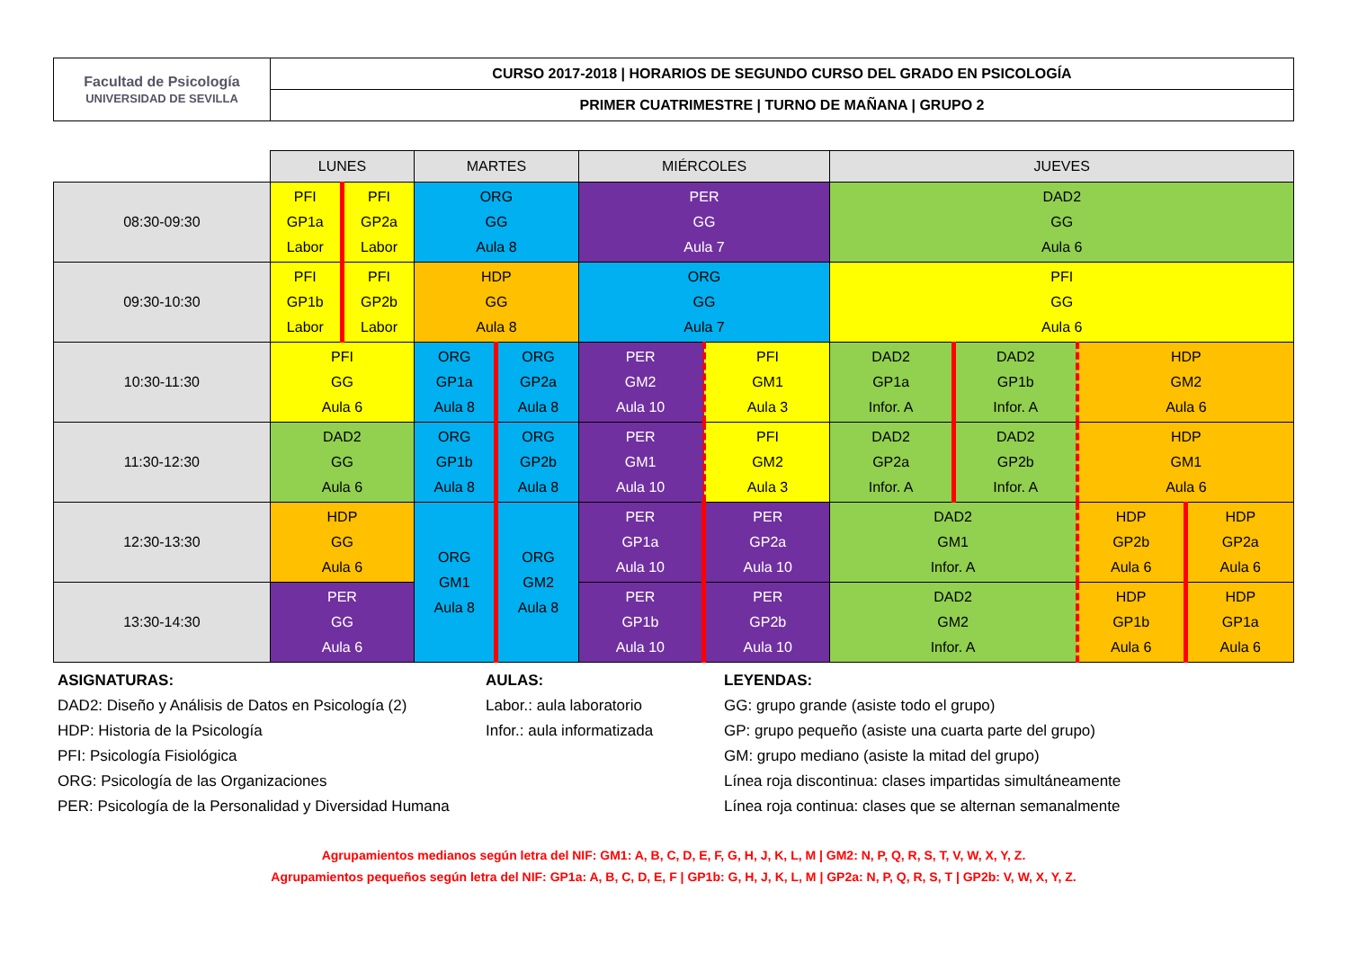| Facultad de Psicología UNIVERSIDAD DE SEVILLA | CURSO 2017-2018 / HORARIOS DE SEGUNDO CURSO DEL GRADO EN PSICOLOGÍA |
| | PRIMER CUATRIMESTRE / TURNO DE MAÑANA / GRUPO 2 |
| | LUNES | | MARTES | | MIÉRCOLES | | JUEVES | | | |
| --- | --- | --- | --- | --- | --- | --- | --- | --- | --- | --- |
| 08:30-09:30 | PFI GP1a Labor | PFI GP2a Labor | ORG GG Aula 8 | | PER GG Aula 7 | | DAD2 GG Aula 6 | | | |
| 09:30-10:30 | PFI GP1b Labor | PFI GP2b Labor | HDP GG Aula 8 | | ORG GG Aula 7 | | PFI GG Aula 6 | | | |
| 10:30-11:30 | PFI GG Aula 6 | | ORG GP1a Aula 8 | ORG GP2a Aula 8 | PER GM2 Aula 10 | PFI GM1 Aula 3 | DAD2 GP1a Infor. A | DAD2 GP1b Infor. A | HDP GM2 Aula 6 | |
| 11:30-12:30 | DAD2 GG Aula 6 | | ORG GP1b Aula 8 | ORG GP2b Aula 8 | PER GM1 Aula 10 | PFI GM2 Aula 3 | DAD2 GP2a Infor. A | DAD2 GP2b Infor. A | HDP GM1 Aula 6 | |
| 12:30-13:30 | HDP GG Aula 6 | | ORG GM1 Aula 8 | ORG GM2 Aula 8 | PER GP1a Aula 10 | PER GP2a Aula 10 | DAD2 GM1 Infor. A | | HDP GP2b Aula 6 | HDP GP2a Aula 6 |
| 13:30-14:30 | PER GG Aula 6 | | | | PER GP1b Aula 10 | PER GP2b Aula 10 | DAD2 GM2 Infor. A | | HDP GP1b Aula 6 | HDP GP1a Aula 6 |
ASIGNATURAS:
DAD2: Diseño y Análisis de Datos en Psicología (2)
HDP: Historia de la Psicología
PFI: Psicología Fisiológica
ORG: Psicología de las Organizaciones
PER: Psicología de la Personalidad y Diversidad Humana
AULAS:
Labor.: aula laboratorio
Infor.: aula informatizada
LEYENDAS:
GG: grupo grande (asiste todo el grupo)
GP: grupo pequeño (asiste una cuarta parte del grupo)
GM: grupo mediano (asiste la mitad del grupo)
Línea roja discontinua: clases impartidas simultáneamente
Línea roja continua: clases que se alternan semanalmente
Agrupamientos medianos según letra del NIF: GM1: A, B, C, D, E, F, G, H, J, K, L, M | GM2: N, P, Q, R, S, T, V, W, X, Y, Z.
Agrupamientos pequeños según letra del NIF: GP1a: A, B, C, D, E, F | GP1b: G, H, J, K, L, M | GP2a: N, P, Q, R, S, T | GP2b: V, W, X, Y, Z.